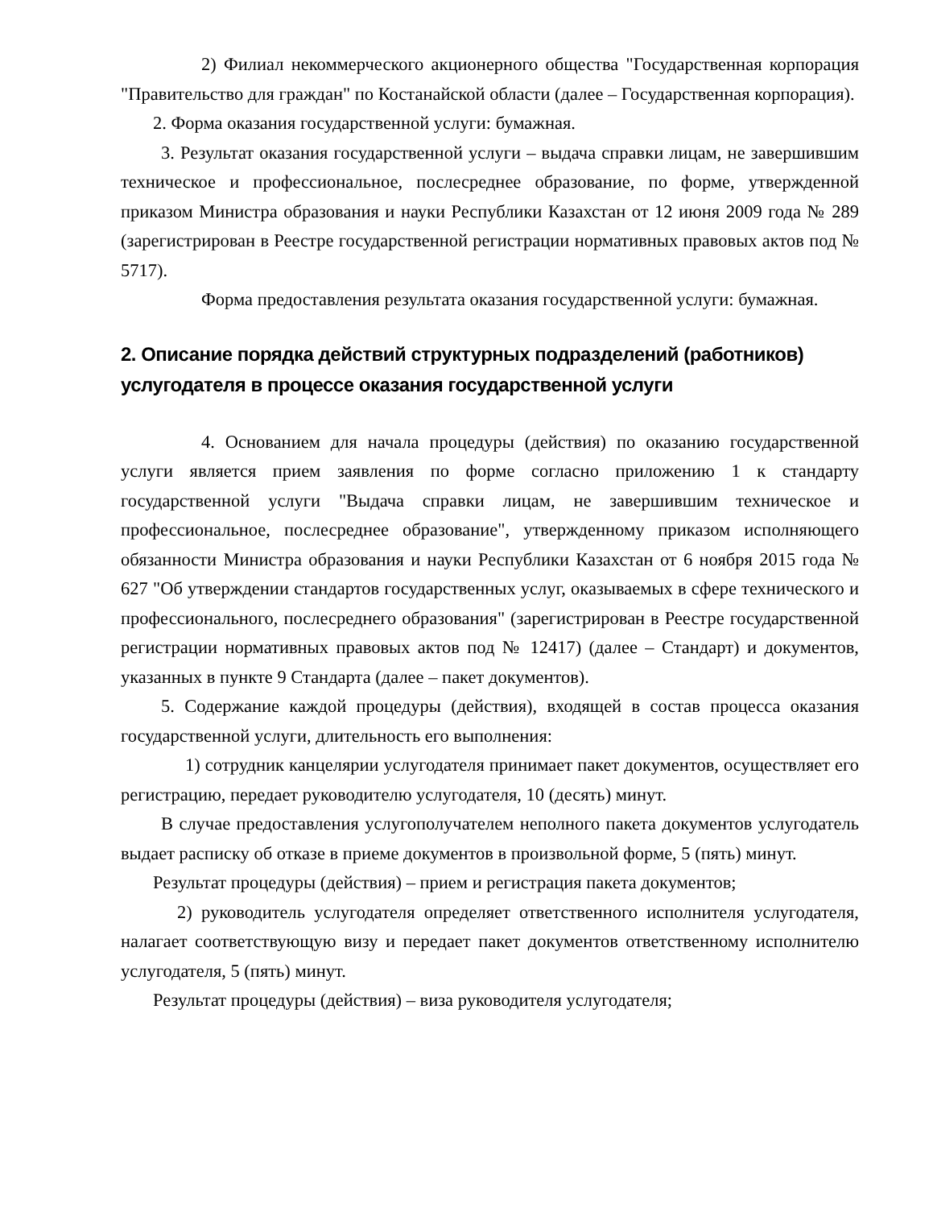2) Филиал некоммерческого акционерного общества "Государственная корпорация "Правительство для граждан" по Костанайской области (далее – Государственная корпорация).
2. Форма оказания государственной услуги: бумажная.
3. Результат оказания государственной услуги – выдача справки лицам, не завершившим техническое и профессиональное, послесреднее образование, по форме, утвержденной приказом Министра образования и науки Республики Казахстан от 12 июня 2009 года № 289 (зарегистрирован в Реестре государственной регистрации нормативных правовых актов под № 5717).
Форма предоставления результата оказания государственной услуги: бумажная.
2. Описание порядка действий структурных подразделений (работников) услугодателя в процессе оказания государственной услуги
4. Основанием для начала процедуры (действия) по оказанию государственной услуги является прием заявления по форме согласно приложению 1 к стандарту государственной услуги "Выдача справки лицам, не завершившим техническое и профессиональное, послесреднее образование", утвержденному приказом исполняющего обязанности Министра образования и науки Республики Казахстан от 6 ноября 2015 года № 627 "Об утверждении стандартов государственных услуг, оказываемых в сфере технического и профессионального, послесреднего образования" (зарегистрирован в Реестре государственной регистрации нормативных правовых актов под № 12417) (далее – Стандарт) и документов, указанных в пункте 9 Стандарта (далее – пакет документов).
5. Содержание каждой процедуры (действия), входящей в состав процесса оказания государственной услуги, длительность его выполнения:
1) сотрудник канцелярии услугодателя принимает пакет документов, осуществляет его регистрацию, передает руководителю услугодателя, 10 (десять) минут.
В случае предоставления услугополучателем неполного пакета документов услугодатель выдает расписку об отказе в приеме документов в произвольной форме, 5 (пять) минут.
Результат процедуры (действия) – прием и регистрация пакета документов;
2) руководитель услугодателя определяет ответственного исполнителя услугодателя, налагает соответствующую визу и передает пакет документов ответственному исполнителю услугодателя, 5 (пять) минут.
Результат процедуры (действия) – виза руководителя услугодателя;